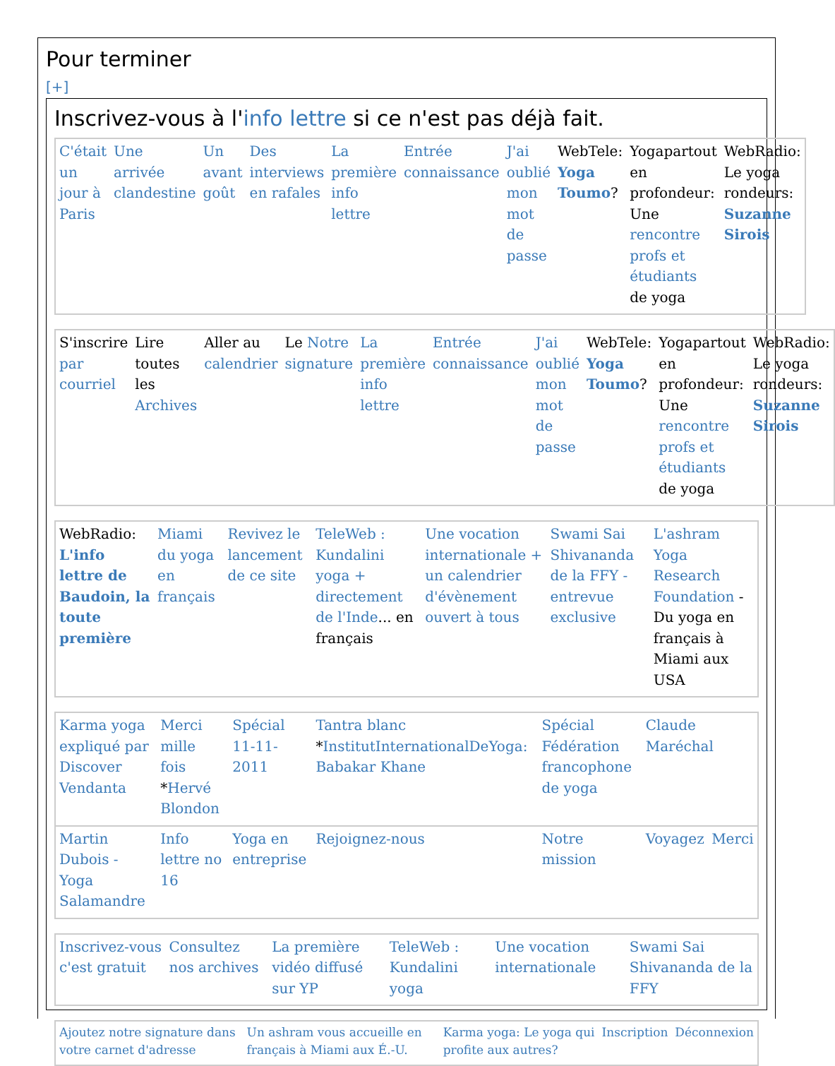Pour terminer
[+]
Inscrivez-vous à l'info lettre si ce n'est pas déjà fait.
| C'était un jour à Paris | Une arrivée clandestine | Un avant goût | Des interviews en rafales | La première info lettre | Entrée connaissance | J'ai oublié mon mot de passe | WebTele: Yoga Toumo ? | Yogapartout en profondeur: Une rencontre profs et étudiants de yoga | WebRadio: Le yoga rondeurs: Suzanne Sirois |
| S'inscrire par courriel | Lire toutes les Archives | Aller au calendrier | Le Notre signature | La première info lettre | Entrée connaissance | J'ai oublié mon mot de passe | WebTele: Yoga Toumo ? | Yogapartout en profondeur: Une rencontre profs et étudiants de yoga | WebRadio: Le yoga rondeurs: Suzanne Sirois |
| WebRadio: L'info lettre de Baudoin, la toute première | Miami du yoga en français | Revivez le lancement de ce site | TeleWeb : Kundalini yoga + directement de l'Inde ... en français | Une vocation internationale + un calendrier d'évènement ouvert à tous | Swami Sai Shivananda de la FFY - entrevue exclusive | L'ashram Yoga Research Foundation - Du yoga en français à Miami aux USA |
| Karma yoga expliqué par Discover Vendanta | Merci mille fois * Hervé Blondon | Spécial 11-11-2011 | Tantra blanc * InstitutInternationalDeYoga: Babakar Khane | Spécial Fédération francophone de yoga | Claude Maréchal | |
| Martin Dubois - Yoga Salamandre | Info lettre no 16 | Yoga en entreprise | Rejoignez-nous | Notre mission | Voyagez | Merci |
| Inscrivez-vous c'est gratuit | Consultez nos archives | La première vidéo diffusé sur YP | TeleWeb : Kundalini yoga | Une vocation internationale | Swami Sai Shivananda de la FFY |
| Ajoutez notre signature dans votre carnet d'adresse | Un ashram vous accueille en français à Miami aux É.-U. | Karma yoga: Le yoga qui profite aux autres? | Inscription | Déconnexion |